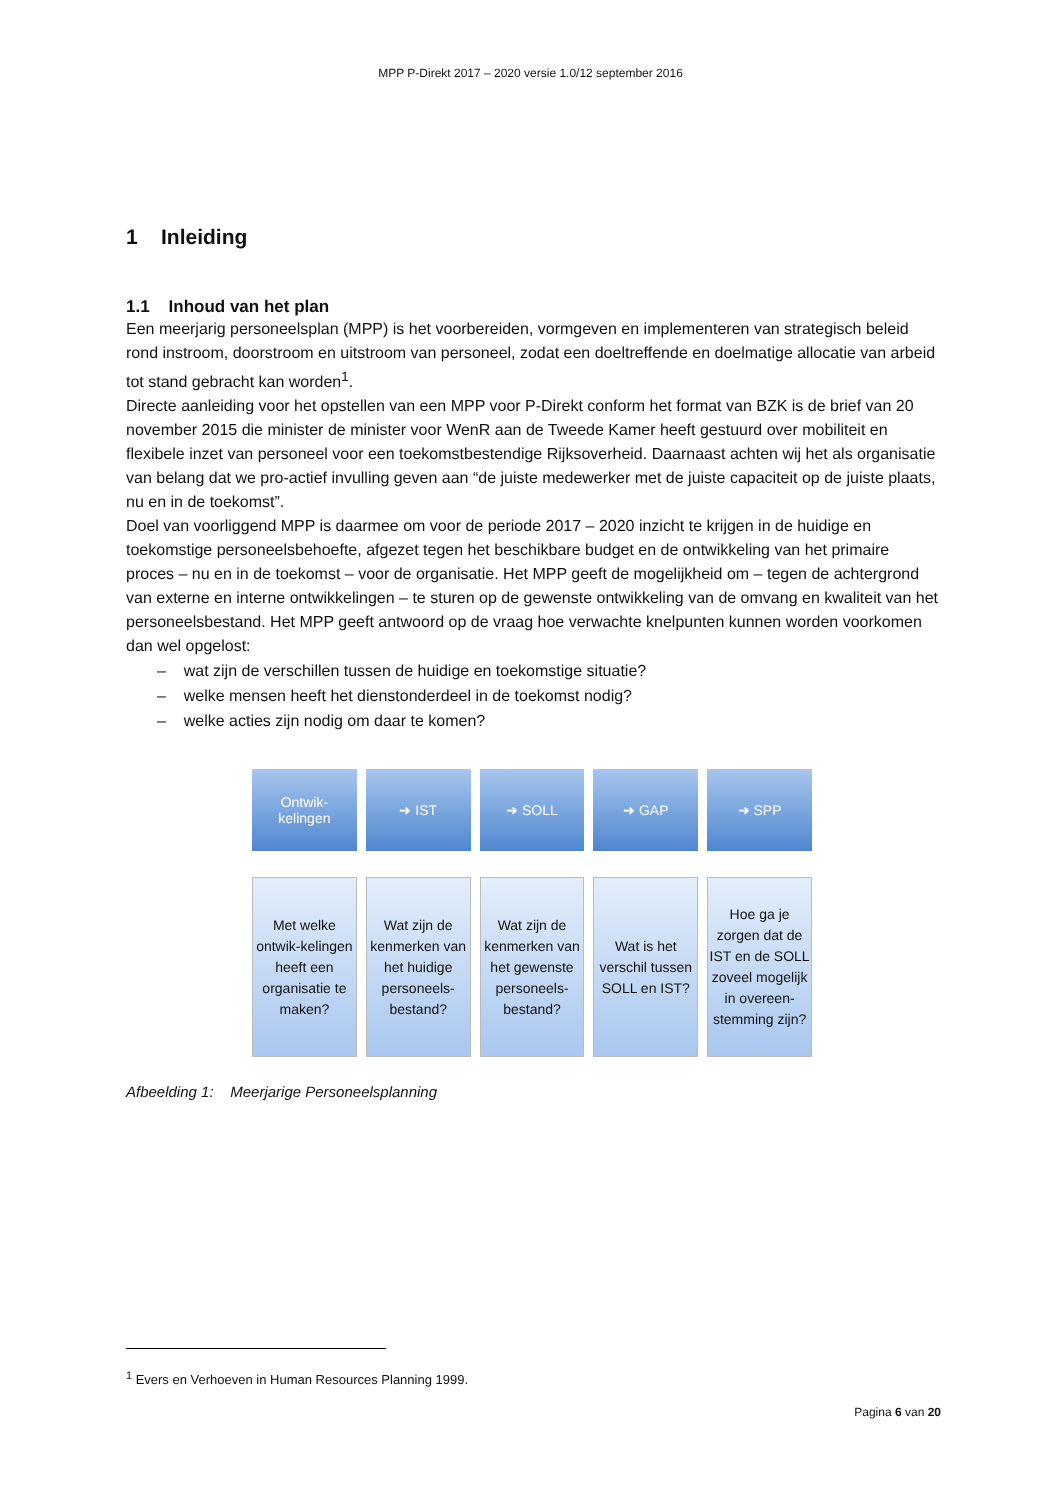MPP P-Direkt 2017 – 2020 versie 1.0/12 september 2016
1 Inleiding
1.1 Inhoud van het plan
Een meerjarig personeelsplan (MPP) is het voorbereiden, vormgeven en implementeren van strategisch beleid rond instroom, doorstroom en uitstroom van personeel, zodat een doeltreffende en doelmatige allocatie van arbeid tot stand gebracht kan worden<sup>1</sup>.
Directe aanleiding voor het opstellen van een MPP voor P-Direkt conform het format van BZK is de brief van 20 november 2015 die minister de minister voor WenR aan de Tweede Kamer heeft gestuurd over mobiliteit en flexibele inzet van personeel voor een toekomstbestendige Rijksoverheid. Daarnaast achten wij het als organisatie van belang dat we pro-actief invulling geven aan “de juiste medewerker met de juiste capaciteit op de juiste plaats, nu en in de toekomst”.
Doel van voorliggend MPP is daarmee om voor de periode 2017 – 2020 inzicht te krijgen in de huidige en toekomstige personeelsbehoefte, afgezet tegen het beschikbare budget en de ontwikkeling van het primaire proces – nu en in de toekomst – voor de organisatie. Het MPP geeft de mogelijkheid om – tegen de achtergrond van externe en interne ontwikkelingen – te sturen op de gewenste ontwikkeling van de omvang en kwaliteit van het personeelsbestand. Het MPP geeft antwoord op de vraag hoe verwachte knelpunten kunnen worden voorkomen dan wel opgelost:
– wat zijn de verschillen tussen de huidige en toekomstige situatie?
– welke mensen heeft het dienstonderdeel in de toekomst nodig?
– welke acties zijn nodig om daar te komen?
Ontwik-
kelingen
➜ IST ➜ SOLL ➜ GAP ➜ SPP
Met welke ontwik-kelingen heeft een organisatie te maken?
Wat zijn de kenmerken van het huidige personeels-bestand?
Wat zijn de kenmerken van het gewenste personeels-bestand?
Wat is het verschil tussen SOLL en IST?
Hoe ga je zorgen dat de IST en de SOLL zoveel mogelijk in overeen-stemming zijn?
Afbeelding 1: Meerjarige Personeelsplanning
<sup>1</sup> Evers en Verhoeven in Human Resources Planning 1999.
Pagina 6 van 20